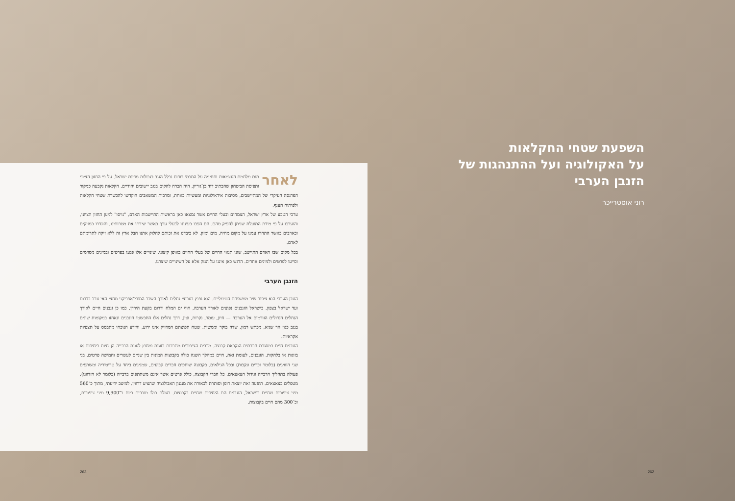השפעת שטחי החקלאות
על האקולוגיה ועל ההתנהגות של
הזנבן הערבי
רוני אוסטרייכר
262
לאחר תום מלחמת העצמאות וחתימה על הסכמי רודוס נכלל הנגב בגבולות מדינת ישראל. על פי החזון הציוני ותפיסת הביטחון שהכתיב דוד בן־גוריון, היה הכרח להקים בנגב יישובים יהודיים. חקלאות נקבעה כמקור הפרנסה העיקרי של המתיישבים, מסיבות אידאולוגיות ומעשיות כאחת, ומרבית המשאבים הוקדשו להכשרת שטחי חקלאות ולפיתוח הענף.
ערכי הטבע של ארץ ישראל, הצמחים ובעלי החיים אשר נמצאו כאן בראשית התיישבות האדם, "גויסו" למען החזון הציוני, והוערכו על פי מידת התועלת שניתן להפיק מהם. הם הפכו בעינינו לבעלי ערך כאשר שירתו את מטרותינו, והוגדרו כמזיקים וכאויבים כאשר התחרו עמנו על מקום מחיה, מים ומזון. לא כיבדנו את זכותם לחלוק אתנו חבל ארץ זה ללא זיקה לתרומתם לאדם.
בכל מקום שבו האדם התיישב, שונו תנאי החיים של בעלי החיים באופן קיצוני. שינויים אלו פגעו בפרטים ובמינים מסוימים וסייעו לפרטים ולמינים אחרים. הדגש כאן איננו על הנזק אלא על השינויים שיצרנו.
הזנבן הערבי
הזנבן הערבי הוא ציפור שיר ממשפחת הטימליים. הוא נפוץ בערוצי נחלים לאורך השבר הסורי־אפריקני מחצי האי ערב בדרום ועד ישראל בצפון. בישראל הזנבנים נפוצים לאורך הערבה, חוף ים המלח ודרום בקעת הירדן. כמו כן זנבנים חיים לאורך הנחלים הגדולים הזורמים אל הערבה — חיון, עומר, נקרות, וצין. דרך נחלים אלו התפשטו הזנבנים ונאחזו במקומות שונים בנגב כגון הר שגיא, מכתש רמון, שדה בוקר וממשית. שטח תפוצתם המדויק אינו ידוע, והידע הנוכחי מתבסס על תצפיות אקראיות.
הזנבנים חיים במסגרת חברתית הנקראת קבוצה. מרבית הציפורים מתרבות בזוגות ומחוץ לעונת הרבייה הן חיות ביחידות או בזוגות או בלהקות. הזנבנים, לעומת זאת, חיים במהלך השנה כולה בקבוצות המונות בין שניים לעשרים וחמישה פרטים, בני שני הזוויגים (כלומר זכרים ונקבות) ובכל הגילאים. בקבוצה שותפים חברים קבועים, שמגינים ביחד על טריטוריה ומשתפים פעולה בתהליך הרבייה וגידול הצאצאים. כל חברי הקבוצה, כולל פרטים אשר אינם משתתפים ברבייה (כלומר לא הזדווגו), מטפלים בצאצאים. תופעה זאת יוצאת דופן וסותרת לכאורה את מנגנון האבולוציה שהציע דרווין. למיטב ידיעתי, מתוך כ־560 מיני ציפורים שחיים בישראל, הזנבנים הם היחידים שחיים בקבוצות. בעולם כולו מוכרים כיום כ־9,900 מיני ציפורים, וכ־300 מהם חיים בקבוצות.
263